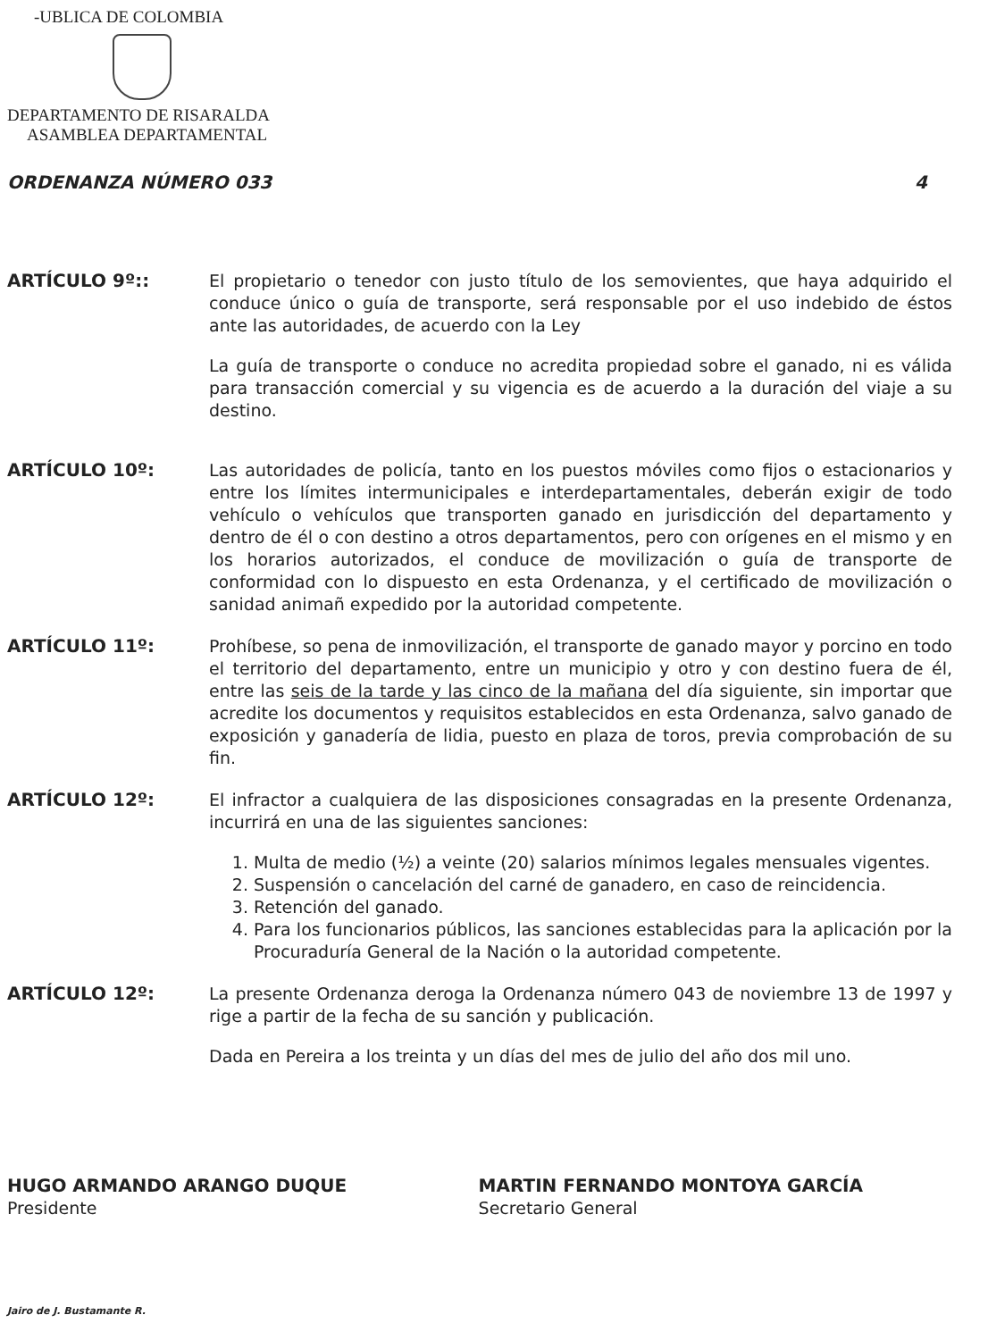-UBLICA DE COLOMBIA
DEPARTAMENTO DE RISARALDA
ASAMBLEA DEPARTAMENTAL
ORDENANZA NÚMERO 033 4
ARTÍCULO 9º:: El propietario o tenedor con justo título de los semovientes, que haya adquirido el conduce único o guía de transporte, será responsable por el uso indebido de éstos ante las autoridades, de acuerdo con la Ley
La guía de transporte o conduce no acredita propiedad sobre el ganado, ni es válida para transacción comercial y su vigencia es de acuerdo a la duración del viaje a su destino.
ARTÍCULO 10º: Las autoridades de policía, tanto en los puestos móviles como fijos o estacionarios y entre los límites intermunicipales e interdepartamentales, deberán exigir de todo vehículo o vehículos que transporten ganado en jurisdicción del departamento y dentro de él o con destino a otros departamentos, pero con orígenes en el mismo y en los horarios autorizados, el conduce de movilización o guía de transporte de conformidad con lo dispuesto en esta Ordenanza, y el certificado de movilización o sanidad animañ expedido por la autoridad competente.
ARTÍCULO 11º: Prohíbese, so pena de inmovilización, el transporte de ganado mayor y porcino en todo el territorio del departamento, entre un municipio y otro y con destino fuera de él, entre las seis de la tarde y las cinco de la mañana del día siguiente, sin importar que acredite los documentos y requisitos establecidos en esta Ordenanza, salvo ganado de exposición y ganadería de lidia, puesto en plaza de toros, previa comprobación de su fin.
ARTÍCULO 12º: El infractor a cualquiera de las disposiciones consagradas en la presente Ordenanza, incurrirá en una de las siguientes sanciones:
1. Multa de medio (½) a veinte (20) salarios mínimos legales mensuales vigentes.
2. Suspensión o cancelación del carné de ganadero, en caso de reincidencia.
3. Retención del ganado.
4. Para los funcionarios públicos, las sanciones establecidas para la aplicación por la Procuraduría General de la Nación o la autoridad competente.
ARTÍCULO 12º: La presente Ordenanza deroga la Ordenanza número 043 de noviembre 13 de 1997 y rige a partir de la fecha de su sanción y publicación.
Dada en Pereira a los treinta y un días del mes de julio del año dos mil uno.
HUGO ARMANDO ARANGO DUQUE
Presidente
MARTIN FERNANDO MONTOYA GARCÍA
Secretario General
Jairo de J. Bustamante R.